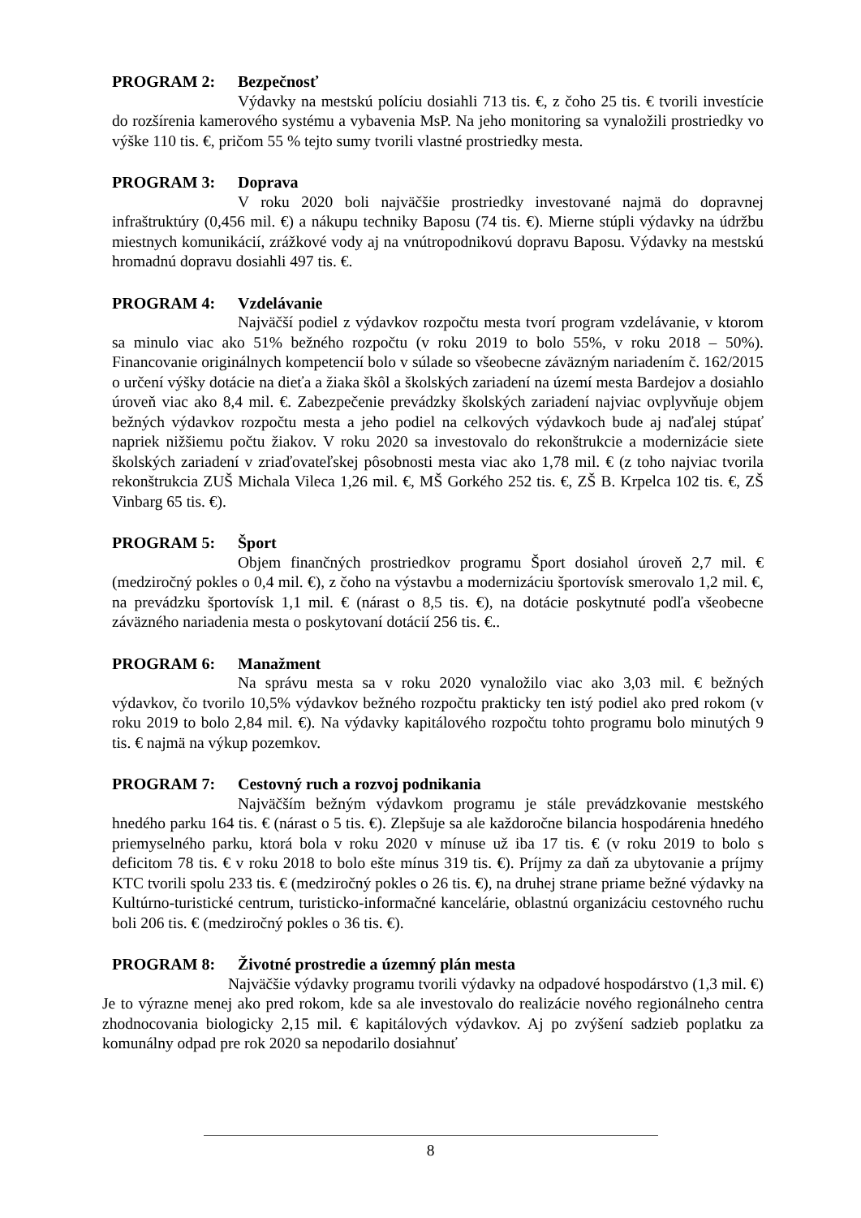PROGRAM 2: Bezpečnosť
Výdavky na mestskú políciu dosiahli 713 tis. €, z čoho 25 tis. € tvorili investície do rozšírenia kamerového systému a vybavenia MsP. Na jeho monitoring sa vynaložili prostriedky vo výške 110 tis. €, pričom 55 % tejto sumy tvorili vlastné prostriedky mesta.
PROGRAM 3: Doprava
V roku 2020 boli najväčšie prostriedky investované najmä do dopravnej infraštruktúry (0,456 mil. €) a nákupu techniky Baposu (74 tis. €). Mierne stúpli výdavky na údržbu miestnych komunikácií, zrážkové vody aj na vnútropodnikovú dopravu Baposu. Výdavky na mestskú hromadnú dopravu dosiahli 497 tis. €.
PROGRAM 4: Vzdelávanie
Najväčší podiel z výdavkov rozpočtu mesta tvorí program vzdelávanie, v ktorom sa minulo viac ako 51% bežného rozpočtu (v roku 2019 to bolo 55%, v roku 2018 – 50%). Financovanie originálnych kompetencií bolo v súlade so všeobecne záväzným nariadením č. 162/2015 o určení výšky dotácie na dieťa a žiaka škôl a školských zariadení na území mesta Bardejov a dosiahlo úroveň viac ako 8,4 mil. €. Zabezpečenie prevádzky školských zariadení najviac ovplyvňuje objem bežných výdavkov rozpočtu mesta a jeho podiel na celkových výdavkoch bude aj naďalej stúpať napriek nižšiemu počtu žiakov. V roku 2020 sa investovalo do rekonštrukcie a modernizácie siete školských zariadení v zriaďovateľskej pôsobnosti mesta viac ako 1,78 mil. € (z toho najviac tvorila rekonštrukcia ZUŠ Michala Vileca 1,26 mil. €, MŠ Gorkého 252 tis. €, ZŠ B. Krpelca 102 tis. €, ZŠ Vinbarg 65 tis. €).
PROGRAM 5: Šport
Objem finančných prostriedkov programu Šport dosiahol úroveň 2,7 mil. € (medziročný pokles o 0,4 mil. €), z čoho na výstavbu a modernizáciu športovísk smerovalo 1,2 mil. €, na prevádzku športovísk 1,1 mil. € (nárast o 8,5 tis. €), na dotácie poskytnuté podľa všeobecne záväzného nariadenia mesta o poskytovaní dotácií 256 tis. €..
PROGRAM 6: Manažment
Na správu mesta sa v roku 2020 vynaložilo viac ako 3,03 mil. € bežných výdavkov, čo tvorilo 10,5% výdavkov bežného rozpočtu prakticky ten istý podiel ako pred rokom (v roku 2019 to bolo 2,84 mil. €). Na výdavky kapitálového rozpočtu tohto programu bolo minutých 9 tis. € najmä na výkup pozemkov.
PROGRAM 7: Cestovný ruch a rozvoj podnikania
Najväčším bežným výdavkom programu je stále prevádzkovanie mestského hnedého parku 164 tis. € (nárast o 5 tis. €). Zlepšuje sa ale každoročne bilancia hospodárenia hnedého priemyselného parku, ktorá bola v roku 2020 v mínuse už iba 17 tis. € (v roku 2019 to bolo s deficitom 78 tis. € v roku 2018 to bolo ešte mínus 319 tis. €). Príjmy za daň za ubytovanie a príjmy KTC tvorili spolu 233 tis. € (medziročný pokles o 26 tis. €), na druhej strane priame bežné výdavky na Kultúrno-turistické centrum, turisticko-informačné kancelárie, oblastnú organizáciu cestovného ruchu boli 206 tis. € (medziročný pokles o 36 tis. €).
PROGRAM 8: Životné prostredie a územný plán mesta
Najväčšie výdavky programu tvorili výdavky na odpadové hospodárstvo (1,3 mil. €) Je to výrazne menej ako pred rokom, kde sa ale investovalo do realizácie nového regionálneho centra zhodnocovania biologicky 2,15 mil. € kapitálových výdavkov. Aj po zvýšení sadzieb poplatku za komunálny odpad pre rok 2020 sa nepodarilo dosiahnuť
8